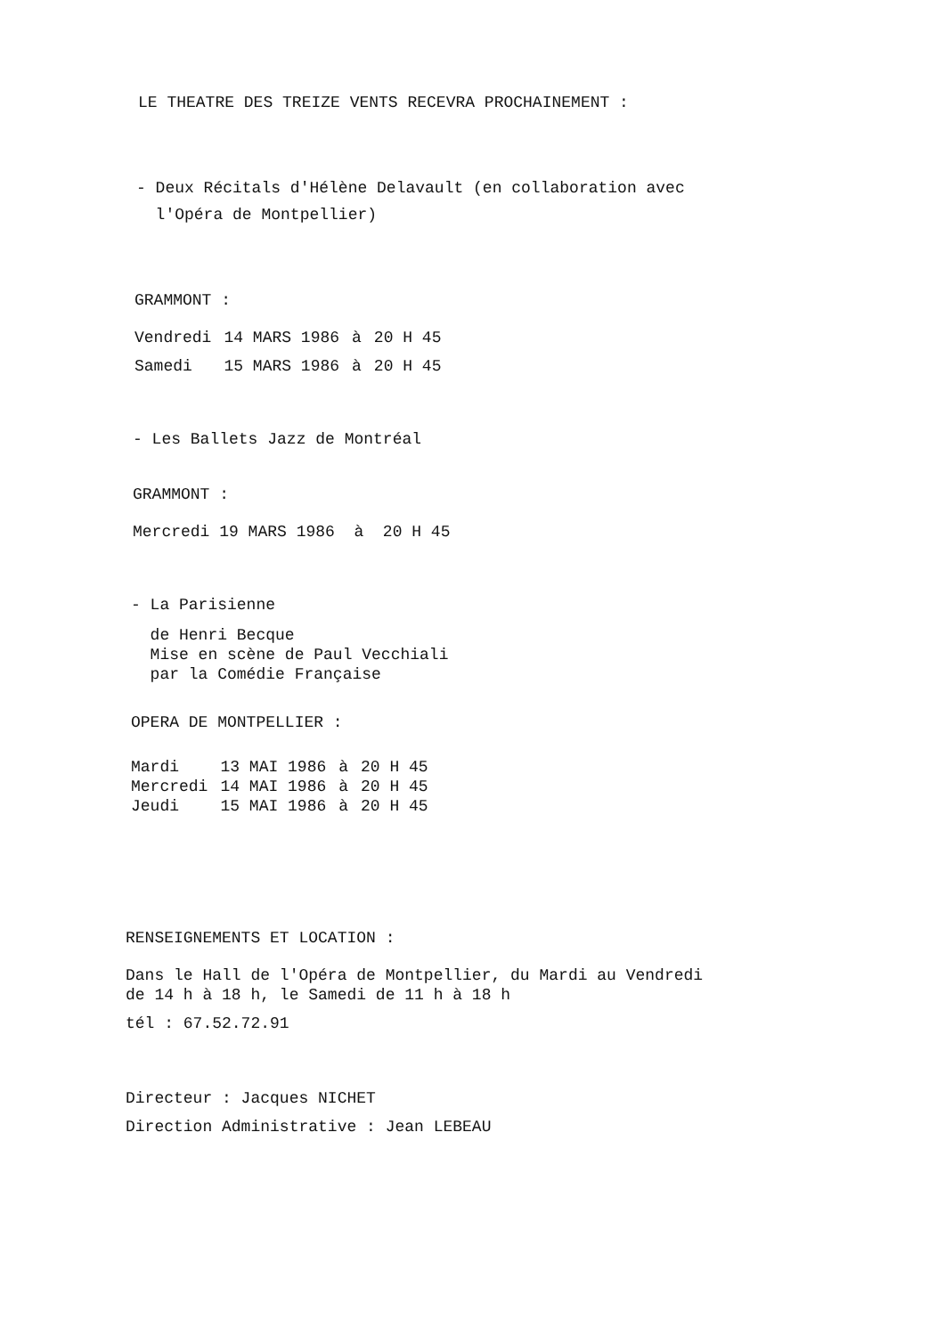LE THEATRE DES TREIZE VENTS RECEVRA PROCHAINEMENT :
- Deux Récitals d'Hélène Delavault (en collaboration avec
l'Opéra de Montpellier)
GRAMMONT :
| Vendredi | 14 MARS 1986 | à | 20 H 45 |
| Samedi | 15 MARS 1986 | à | 20 H 45 |
- Les Ballets Jazz de Montréal
GRAMMONT :
Mercredi 19 MARS 1986 à 20 H 45
- La Parisienne
de Henri Becque
Mise en scène de Paul Vecchiali
par la Comédie Française
OPERA DE MONTPELLIER :
| Mardi | 13 MAI 1986 | à | 20 H 45 |
| Mercredi | 14 MAI 1986 | à | 20 H 45 |
| Jeudi | 15 MAI 1986 | à | 20 H 45 |
RENSEIGNEMENTS ET LOCATION :
Dans le Hall de l'Opéra de Montpellier, du Mardi au Vendredi
de 14 h à 18 h, le Samedi de 11 h à 18 h
tél : 67.52.72.91
Directeur : Jacques NICHET
Direction Administrative : Jean LEBEAU